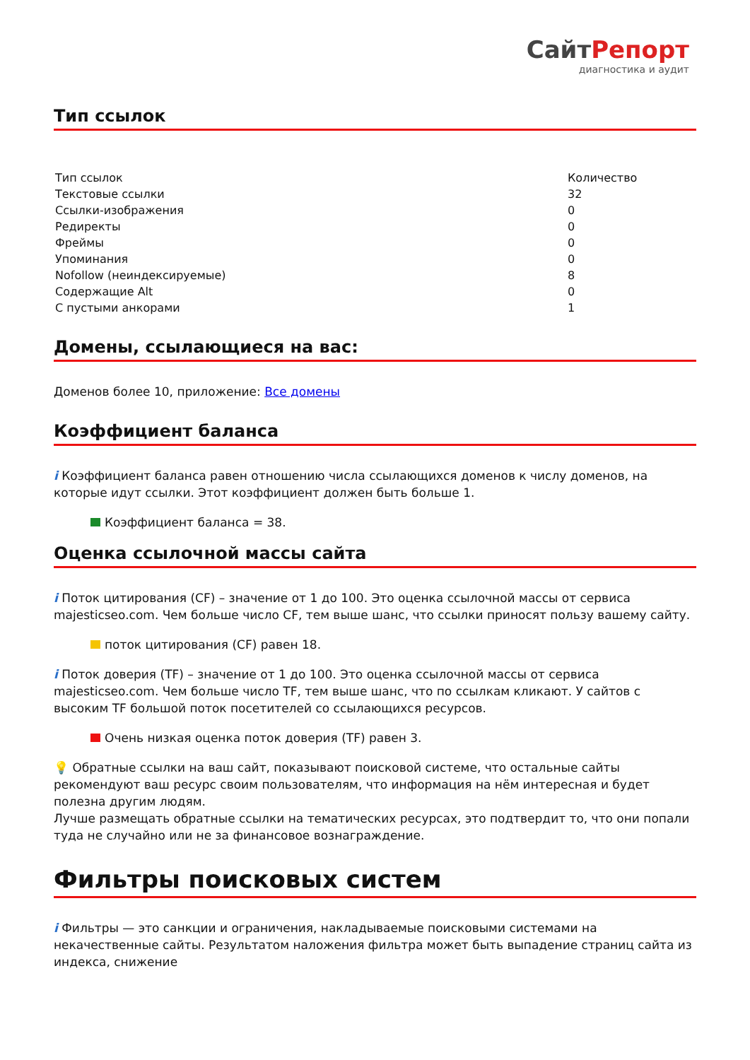СайтРепорт
диагностика и аудит
Тип ссылок
| Тип ссылок | Количество |
| --- | --- |
| Текстовые ссылки | 32 |
| Ссылки-изображения | 0 |
| Редиректы | 0 |
| Фреймы | 0 |
| Упоминания | 0 |
| Nofollow (неиндексируемые) | 8 |
| Содержащие Alt | 0 |
| С пустыми анкорами | 1 |
Домены, ссылающиеся на вас:
Доменов более 10, приложение: Все домены
Коэффициент баланса
i Коэффициент баланса равен отношению числа ссылающихся доменов к числу доменов, на которые идут ссылки. Этот коэффициент должен быть больше 1.
Коэффициент баланса = 38.
Оценка ссылочной массы сайта
i Поток цитирования (CF) – значение от 1 до 100. Это оценка ссылочной массы от сервиса majesticseo.com. Чем больше число CF, тем выше шанс, что ссылки приносят пользу вашему сайту.
поток цитирования (CF) равен 18.
i Поток доверия (TF) – значение от 1 до 100. Это оценка ссылочной массы от сервиса majesticseo.com. Чем больше число TF, тем выше шанс, что по ссылкам кликают. У сайтов с высоким TF большой поток посетителей со ссылающихся ресурсов.
Очень низкая оценка поток доверия (TF) равен 3.
💡 Обратные ссылки на ваш сайт, показывают поисковой системе, что остальные сайты рекомендуют ваш ресурс своим пользователям, что информация на нём интересная и будет полезна другим людям.
Лучше размещать обратные ссылки на тематических ресурсах, это подтвердит то, что они попали туда не случайно или не за финансовое вознаграждение.
Фильтры поисковых систем
i Фильтры — это санкции и ограничения, накладываемые поисковыми системами на некачественные сайты. Результатом наложения фильтра может быть выпадение страниц сайта из индекса, снижение